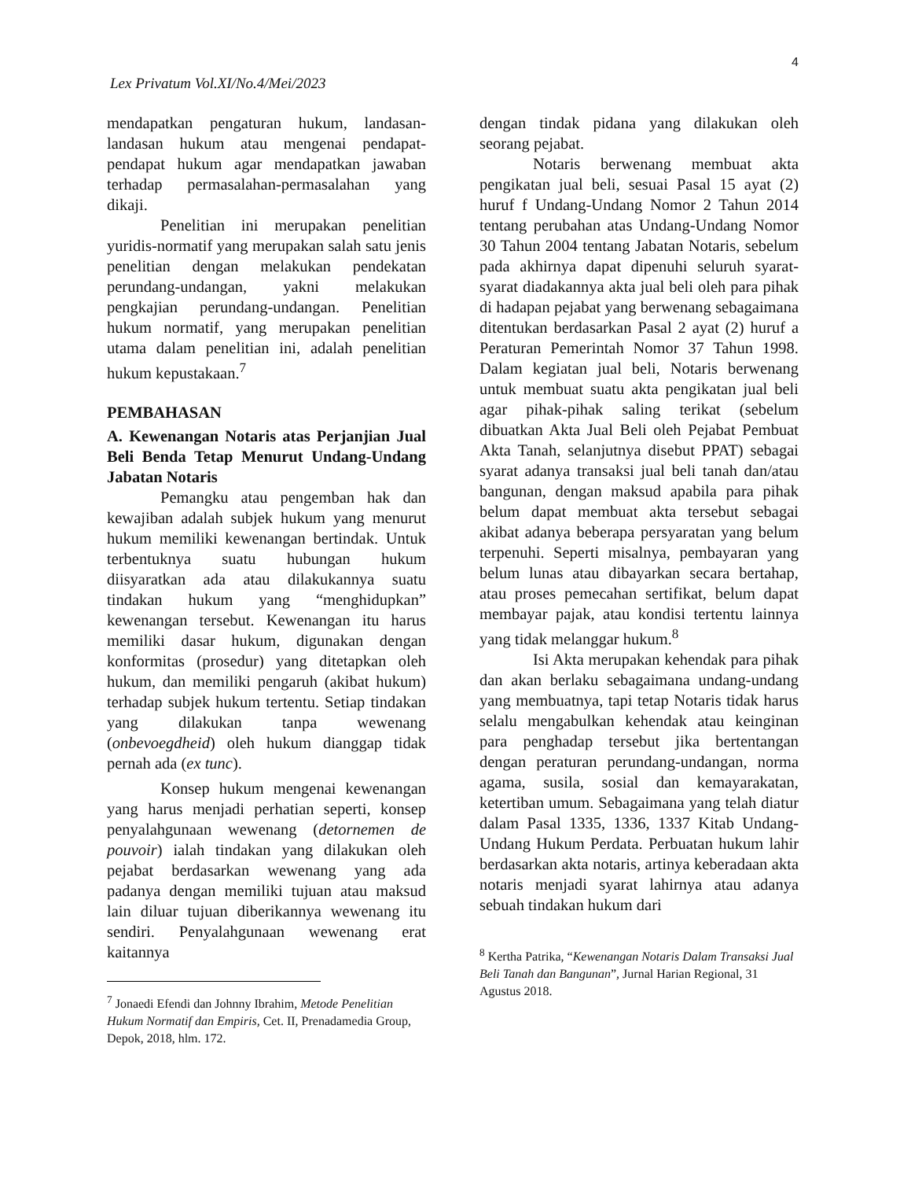4
Lex Privatum Vol.XI/No.4/Mei/2023
mendapatkan pengaturan hukum, landasan-landasan hukum atau mengenai pendapat-pendapat hukum agar mendapatkan jawaban terhadap permasalahan-permasalahan yang dikaji.
Penelitian ini merupakan penelitian yuridis-normatif yang merupakan salah satu jenis penelitian dengan melakukan pendekatan perundang-undangan, yakni melakukan pengkajian perundang-undangan. Penelitian hukum normatif, yang merupakan penelitian utama dalam penelitian ini, adalah penelitian hukum kepustakaan.<sup>7</sup>
PEMBAHASAN
A. Kewenangan Notaris atas Perjanjian Jual Beli Benda Tetap Menurut Undang-Undang Jabatan Notaris
Pemangku atau pengemban hak dan kewajiban adalah subjek hukum yang menurut hukum memiliki kewenangan bertindak. Untuk terbentuknya suatu hubungan hukum diisyaratkan ada atau dilakukannya suatu tindakan hukum yang “menghidupkan” kewenangan tersebut. Kewenangan itu harus memiliki dasar hukum, digunakan dengan konformitas (prosedur) yang ditetapkan oleh hukum, dan memiliki pengaruh (akibat hukum) terhadap subjek hukum tertentu. Setiap tindakan yang dilakukan tanpa wewenang (onbevoegdheid) oleh hukum dianggap tidak pernah ada (ex tunc).
Konsep hukum mengenai kewenangan yang harus menjadi perhatian seperti, konsep penyalahgunaan wewenang (detornemen de pouvoir) ialah tindakan yang dilakukan oleh pejabat berdasarkan wewenang yang ada padanya dengan memiliki tujuan atau maksud lain diluar tujuan diberikannya wewenang itu sendiri. Penyalahgunaan wewenang erat kaitannya
<sup>7</sup> Jonaedi Efendi dan Johnny Ibrahim, Metode Penelitian Hukum Normatif dan Empiris, Cet. II, Prenadamedia Group, Depok, 2018, hlm. 172.
dengan tindak pidana yang dilakukan oleh seorang pejabat.
Notaris berwenang membuat akta pengikatan jual beli, sesuai Pasal 15 ayat (2) huruf f Undang-Undang Nomor 2 Tahun 2014 tentang perubahan atas Undang-Undang Nomor 30 Tahun 2004 tentang Jabatan Notaris, sebelum pada akhirnya dapat dipenuhi seluruh syarat-syarat diadakannya akta jual beli oleh para pihak di hadapan pejabat yang berwenang sebagaimana ditentukan berdasarkan Pasal 2 ayat (2) huruf a Peraturan Pemerintah Nomor 37 Tahun 1998. Dalam kegiatan jual beli, Notaris berwenang untuk membuat suatu akta pengikatan jual beli agar pihak-pihak saling terikat (sebelum dibuatkan Akta Jual Beli oleh Pejabat Pembuat Akta Tanah, selanjutnya disebut PPAT) sebagai syarat adanya transaksi jual beli tanah dan/atau bangunan, dengan maksud apabila para pihak belum dapat membuat akta tersebut sebagai akibat adanya beberapa persyaratan yang belum terpenuhi. Seperti misalnya, pembayaran yang belum lunas atau dibayarkan secara bertahap, atau proses pemecahan sertifikat, belum dapat membayar pajak, atau kondisi tertentu lainnya yang tidak melanggar hukum.<sup>8</sup>
Isi Akta merupakan kehendak para pihak dan akan berlaku sebagaimana undang-undang yang membuatnya, tapi tetap Notaris tidak harus selalu mengabulkan kehendak atau keinginan para penghadap tersebut jika bertentangan dengan peraturan perundang-undangan, norma agama, susila, sosial dan kemayarakatan, ketertiban umum. Sebagaimana yang telah diatur dalam Pasal 1335, 1336, 1337 Kitab Undang-Undang Hukum Perdata. Perbuatan hukum lahir berdasarkan akta notaris, artinya keberadaan akta notaris menjadi syarat lahirnya atau adanya sebuah tindakan hukum dari
<sup>8</sup> Kertha Patrika, “Kewenangan Notaris Dalam Transaksi Jual Beli Tanah dan Bangunan”, Jurnal Harian Regional, 31 Agustus 2018.